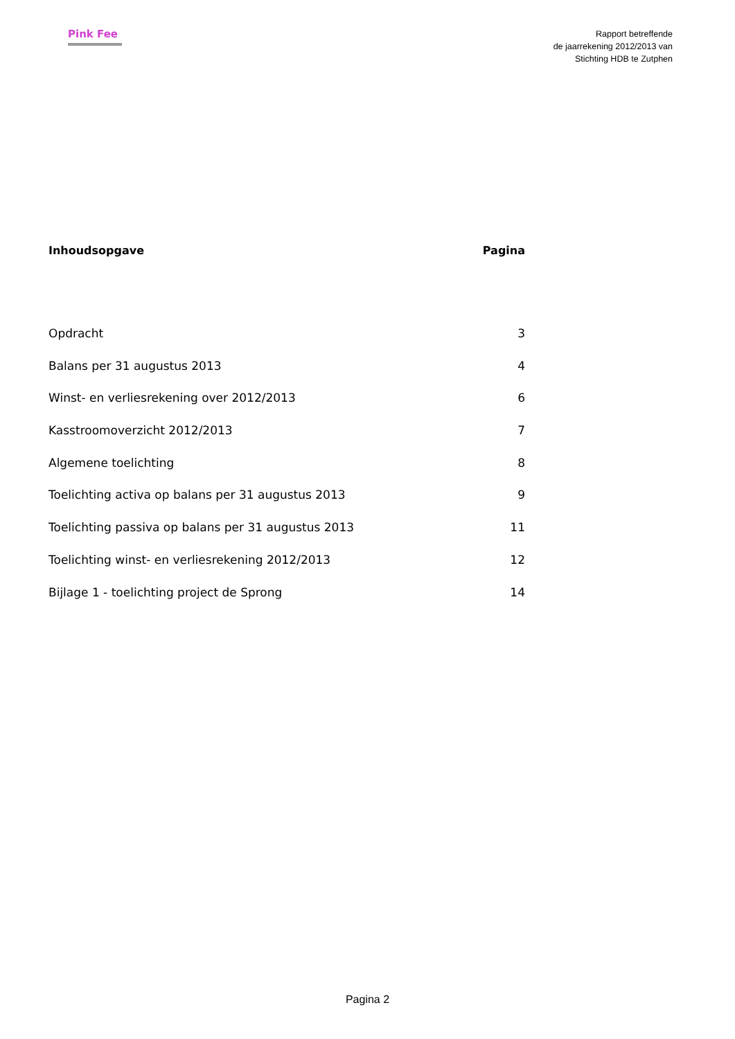Pink Fee
Rapport betreffende
de jaarrekening 2012/2013 van
Stichting HDB te Zutphen
Inhoudsopgave Pagina
Opdracht 3
Balans per 31 augustus 2013 4
Winst- en verliesrekening over 2012/2013 6
Kasstroomoverzicht 2012/2013 7
Algemene toelichting 8
Toelichting activa op balans per 31 augustus 2013 9
Toelichting passiva op balans per 31 augustus 2013 11
Toelichting winst- en verliesrekening 2012/2013 12
Bijlage 1 - toelichting project de Sprong 14
Pagina 2